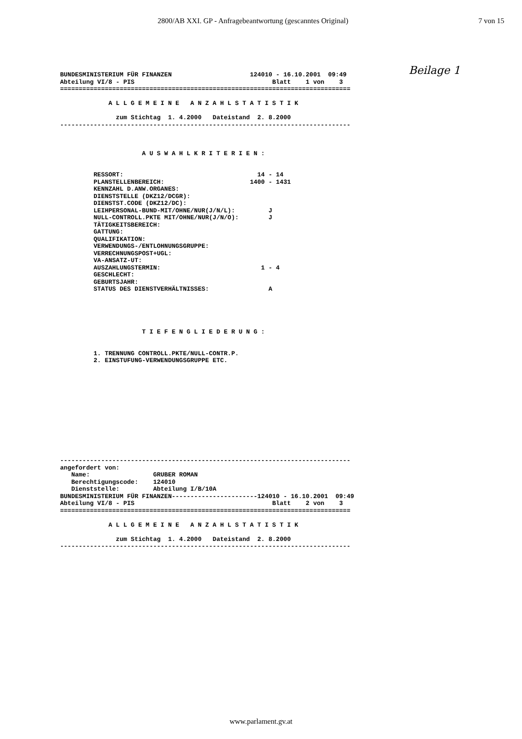2800/AB XXI. GP - Anfragebeantwortung (gescanntes Original) 7 von 15
Beilage 1
BUNDESMINISTERIUM FÜR FINANZEN                     124010 - 16.10.2001  09:49
Abteilung VI/8 - PIS                                     Blatt    1 von    3
==============================================================================

             A L L G E M E I N E   A N Z A H L S T A T I S T I K

               zum Stichtag  1. 4.2000   Dateistand  2. 8.2000
------------------------------------------------------------------------------



                      A U S W A H L K R I T E R I E N :


         RESSORT:                                    14 - 14
         PLANSTELLENBEREICH:                       1400 - 1431
         KENNZAHL D.ANW.ORGANES:
         DIENSTSTELLE (DKZ12/DCGR):
         DIENSTST.CODE (DKZ12/DC):
         LEIHPERSONAL-BUND-MIT/OHNE/NUR(J/N/L):         J
         NULL-CONTROLL.PKTE MIT/OHNE/NUR(J/N/O):        J
         TÄTIGKEITSBEREICH:
         GATTUNG:
         QUALIFIKATION:
         VERWENDUNGS-/ENTLOHNUNGSGRUPPE:
         VERRECHNUNGSPOST+UGL:
         VA-ANSATZ-UT:
         AUSZAHLUNGSTERMIN:                           1 - 4
         GESCHLECHT:
         GEBURTSJAHR:
         STATUS DES DIENSTVERHÄLTNISSES:                A





                      T I E F E N G L I E D E R U N G :


         1. TRENNUNG CONTROLL.PKTE/NULL-CONTR.P.
         2. EINSTUFUNG-VERWENDUNGSGRUPPE ETC.













------------------------------------------------------------------------------
angefordert von:
   Name:                 GRUBER ROMAN
   Berechtigungscode:    124010
   Dienststelle:         Abteilung I/B/10A
BUNDESMINISTERIUM FÜR FINANZEN-----------------------124010 - 16.10.2001  09:49
Abteilung VI/8 - PIS                                     Blatt    2 von    3
==============================================================================

             A L L G E M E I N E   A N Z A H L S T A T I S T I K

               zum Stichtag  1. 4.2000   Dateistand  2. 8.2000
------------------------------------------------------------------------------
www.parlament.gv.at